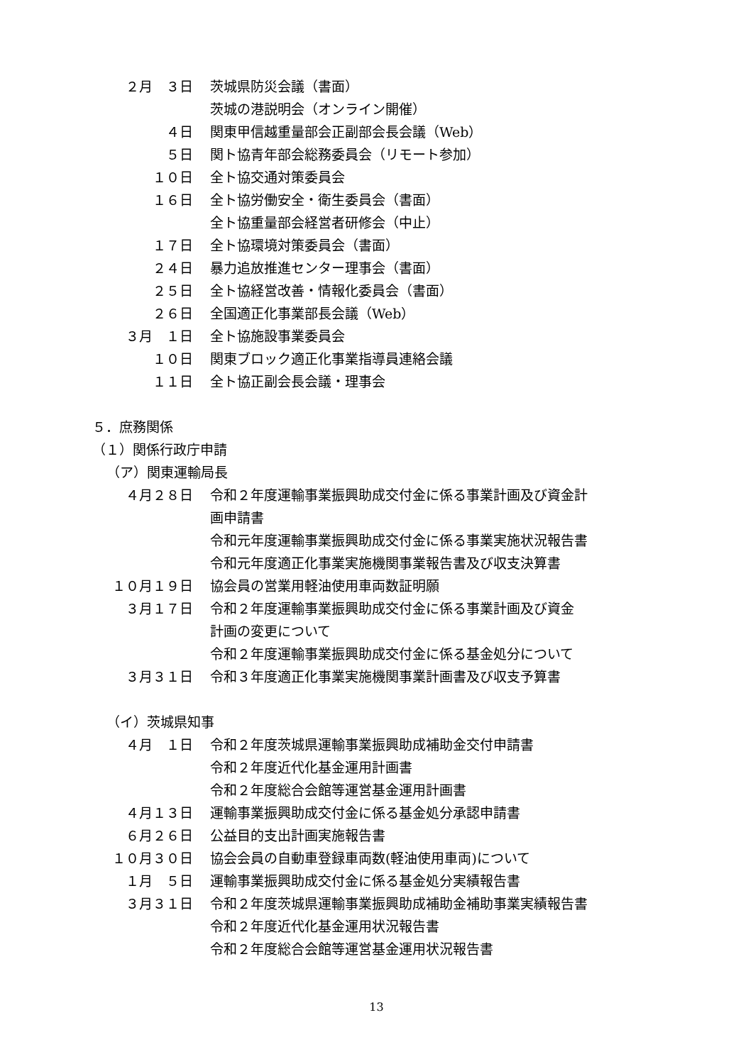２月　３日
茨城県防災会議（書面）
茨城の港説明会（オンライン開催）
４日
関東甲信越重量部会正副部会長会議（Web）
５日
関ト協青年部会総務委員会（リモート参加）
１０日
全ト協交通対策委員会
１６日
全ト協労働安全・衛生委員会（書面）
全ト協重量部会経営者研修会（中止）
１７日
全ト協環境対策委員会（書面）
２４日
暴力追放推進センター理事会（書面）
２５日
全ト協経営改善・情報化委員会（書面）
２６日
全国適正化事業部長会議（Web）
３月　１日
全ト協施設事業委員会
１０日
関東ブロック適正化事業指導員連絡会議
１１日
全ト協正副会長会議・理事会
５．庶務関係
（１）関係行政庁申請
（ア）関東運輸局長
４月２８日
令和２年度運輸事業振興助成交付金に係る事業計画及び資金計
画申請書
令和元年度運輸事業振興助成交付金に係る事業実施状況報告書
令和元年度適正化事業実施機関事業報告書及び収支決算書
１０月１９日
協会員の営業用軽油使用車両数証明願
３月１７日
令和２年度運輸事業振興助成交付金に係る事業計画及び資金
計画の変更について
令和２年度運輸事業振興助成交付金に係る基金処分について
３月３１日
令和３年度適正化事業実施機関事業計画書及び収支予算書
（イ）茨城県知事
４月　１日
令和２年度茨城県運輸事業振興助成補助金交付申請書
令和２年度近代化基金運用計画書
令和２年度総合会館等運営基金運用計画書
４月１３日
運輸事業振興助成交付金に係る基金処分承認申請書
６月２６日
公益目的支出計画実施報告書
１０月３０日
協会会員の自動車登録車両数(軽油使用車両)について
１月　５日
運輸事業振興助成交付金に係る基金処分実績報告書
３月３１日
令和２年度茨城県運輸事業振興助成補助金補助事業実績報告書
令和２年度近代化基金運用状況報告書
令和２年度総合会館等運営基金運用状況報告書
13